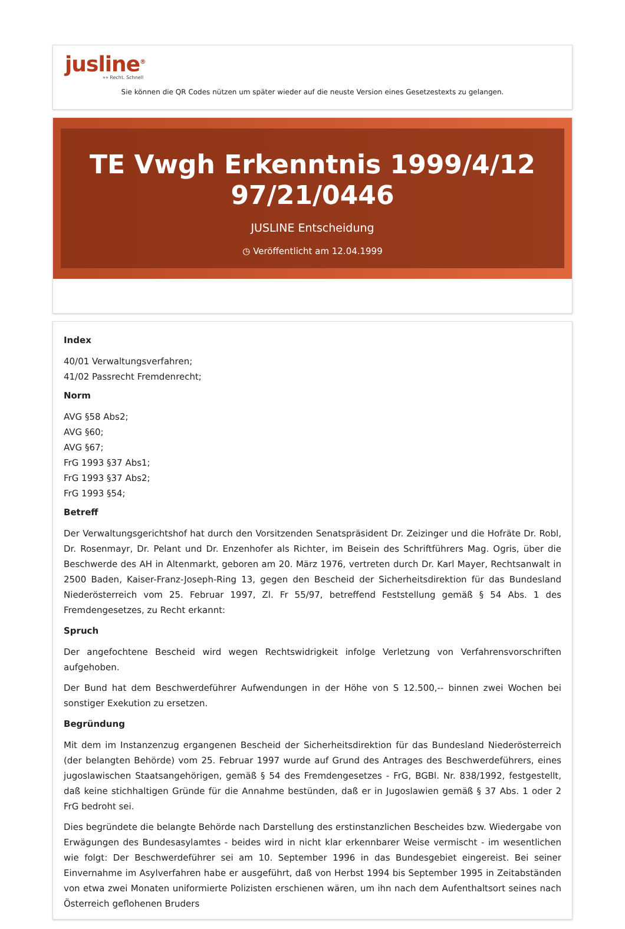jusline<sup>®</sup>
»» Recht. Schnell
Sie können die QR Codes nützen um später wieder auf die neuste Version eines Gesetzestexts zu gelangen.
TE Vwgh Erkenntnis 1999/4/12 97/21/0446
JUSLINE Entscheidung
◷ Veröffentlicht am 12.04.1999
Index
40/01 Verwaltungsverfahren;
41/02 Passrecht Fremdenrecht;
Norm
AVG §58 Abs2;
AVG §60;
AVG §67;
FrG 1993 §37 Abs1;
FrG 1993 §37 Abs2;
FrG 1993 §54;
Betreff
Der Verwaltungsgerichtshof hat durch den Vorsitzenden Senatspräsident Dr. Zeizinger und die Hofräte Dr. Robl, Dr. Rosenmayr, Dr. Pelant und Dr. Enzenhofer als Richter, im Beisein des Schriftführers Mag. Ogris, über die Beschwerde des AH in Altenmarkt, geboren am 20. März 1976, vertreten durch Dr. Karl Mayer, Rechtsanwalt in 2500 Baden, Kaiser-Franz-Joseph-Ring 13, gegen den Bescheid der Sicherheitsdirektion für das Bundesland Niederösterreich vom 25. Februar 1997, Zl. Fr 55/97, betreffend Feststellung gemäß § 54 Abs. 1 des Fremdengesetzes, zu Recht erkannt:
Spruch
Der angefochtene Bescheid wird wegen Rechtswidrigkeit infolge Verletzung von Verfahrensvorschriften aufgehoben.
Der Bund hat dem Beschwerdeführer Aufwendungen in der Höhe von S 12.500,-- binnen zwei Wochen bei sonstiger Exekution zu ersetzen.
Begründung
Mit dem im Instanzenzug ergangenen Bescheid der Sicherheitsdirektion für das Bundesland Niederösterreich (der belangten Behörde) vom 25. Februar 1997 wurde auf Grund des Antrages des Beschwerdeführers, eines jugoslawischen Staatsangehörigen, gemäß § 54 des Fremdengesetzes - FrG, BGBl. Nr. 838/1992, festgestellt, daß keine stichhaltigen Gründe für die Annahme bestünden, daß er in Jugoslawien gemäß § 37 Abs. 1 oder 2 FrG bedroht sei.
Dies begründete die belangte Behörde nach Darstellung des erstinstanzlichen Bescheides bzw. Wiedergabe von Erwägungen des Bundesasylamtes - beides wird in nicht klar erkennbarer Weise vermischt - im wesentlichen wie folgt: Der Beschwerdeführer sei am 10. September 1996 in das Bundesgebiet eingereist. Bei seiner Einvernahme im Asylverfahren habe er ausgeführt, daß von Herbst 1994 bis September 1995 in Zeitabständen von etwa zwei Monaten uniformierte Polizisten erschienen wären, um ihn nach dem Aufenthaltsort seines nach Österreich geflohenen Bruders